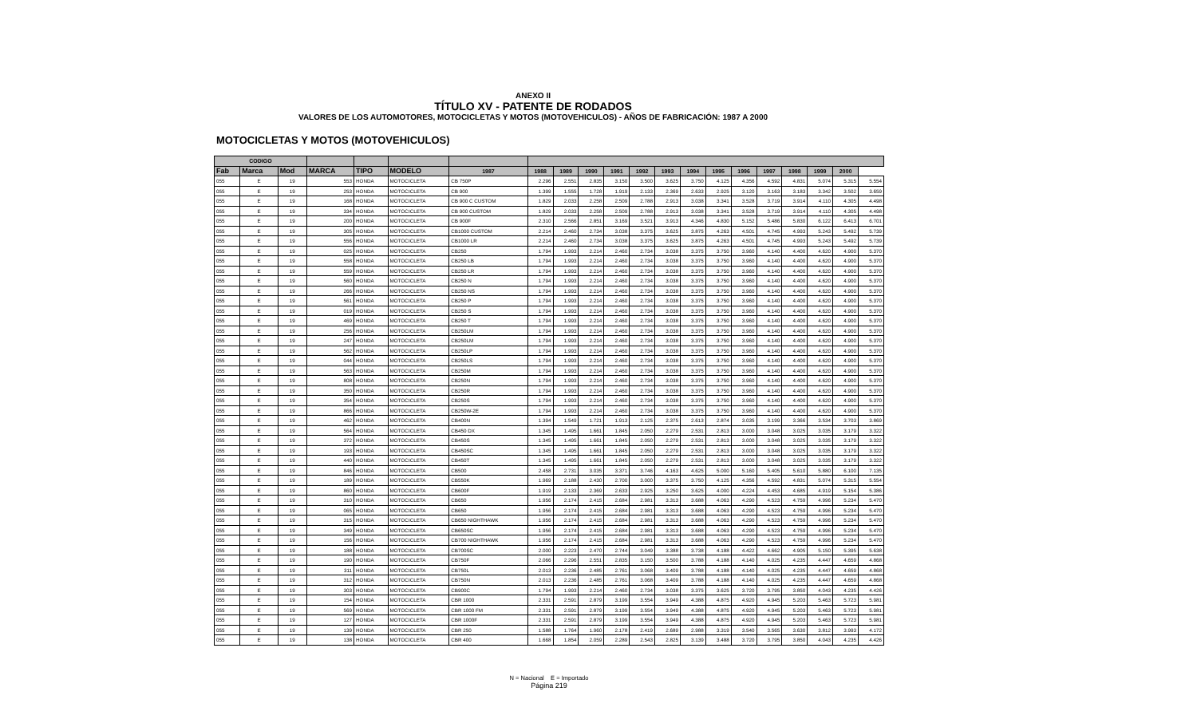ANEXO II
TÍTULO XV - PATENTE DE RODADOS
VALORES DE LOS AUTOMOTORES, MOTOCICLETAS Y MOTOS (MOTOVEHICULOS) - AÑOS DE FABRICACIÓN: 1987 A 2000
MOTOCICLETAS Y MOTOS (MOTOVEHICULOS)
| CODIGO | | | | | | | | | | | | | | | | | | | | |
| --- | --- | --- | --- | --- | --- | --- | --- | --- | --- | --- | --- | --- | --- | --- | --- | --- | --- | --- | --- | --- |
| Fab | Marca | Mod | MARCA | TIPO | MODELO | 1987 | 1988 | 1989 | 1990 | 1991 | 1992 | 1993 | 1994 | 1995 | 1996 | 1997 | 1998 | 1999 | 2000 | |
| 055 | E | 19 | 553 | HONDA | MOTOCICLETA | CB 750P | 2.296 | 2.551 | 2.835 | 3.150 | 3.500 | 3.625 | 3.750 | 4.125 | 4.356 | 4.592 | 4.831 | 5.074 | 5.315 | 5.554 |
| 055 | E | 19 | 253 | HONDA | MOTOCICLETA | CB 900 | 1.399 | 1.555 | 1.728 | 1.919 | 2.133 | 2.369 | 2.633 | 2.925 | 3.120 | 3.163 | 3.183 | 3.342 | 3.502 | 3.659 |
| 055 | E | 19 | 168 | HONDA | MOTOCICLETA | CB 900 C CUSTOM | 1.829 | 2.033 | 2.258 | 2.509 | 2.788 | 2.913 | 3.038 | 3.341 | 3.528 | 3.719 | 3.914 | 4.110 | 4.305 | 4.498 |
| 055 | E | 19 | 334 | HONDA | MOTOCICLETA | CB 900 CUSTOM | 1.829 | 2.033 | 2.258 | 2.509 | 2.788 | 2.913 | 3.038 | 3.341 | 3.528 | 3.719 | 3.914 | 4.110 | 4.305 | 4.498 |
| 055 | E | 19 | 200 | HONDA | MOTOCICLETA | CB 900F | 2.310 | 2.566 | 2.851 | 3.169 | 3.521 | 3.913 | 4.346 | 4.830 | 5.152 | 5.486 | 5.830 | 6.122 | 6.413 | 6.701 |
| 055 | E | 19 | 305 | HONDA | MOTOCICLETA | CB1000 CUSTOM | 2.214 | 2.460 | 2.734 | 3.038 | 3.375 | 3.625 | 3.875 | 4.263 | 4.501 | 4.745 | 4.993 | 5.243 | 5.492 | 5.739 |
| 055 | E | 19 | 556 | HONDA | MOTOCICLETA | CB1000 LR | 2.214 | 2.460 | 2.734 | 3.038 | 3.375 | 3.625 | 3.875 | 4.263 | 4.501 | 4.745 | 4.993 | 5.243 | 5.492 | 5.739 |
| 055 | E | 19 | 025 | HONDA | MOTOCICLETA | CB250 | 1.794 | 1.993 | 2.214 | 2.460 | 2.734 | 3.038 | 3.375 | 3.750 | 3.960 | 4.140 | 4.400 | 4.620 | 4.900 | 5.370 |
| 055 | E | 19 | 558 | HONDA | MOTOCICLETA | CB250 LB | 1.794 | 1.993 | 2.214 | 2.460 | 2.734 | 3.038 | 3.375 | 3.750 | 3.960 | 4.140 | 4.400 | 4.620 | 4.900 | 5.370 |
| 055 | E | 19 | 559 | HONDA | MOTOCICLETA | CB250 LR | 1.794 | 1.993 | 2.214 | 2.460 | 2.734 | 3.038 | 3.375 | 3.750 | 3.960 | 4.140 | 4.400 | 4.620 | 4.900 | 5.370 |
| 055 | E | 19 | 560 | HONDA | MOTOCICLETA | CB250 N | 1.794 | 1.993 | 2.214 | 2.460 | 2.734 | 3.038 | 3.375 | 3.750 | 3.960 | 4.140 | 4.400 | 4.620 | 4.900 | 5.370 |
| 055 | E | 19 | 266 | HONDA | MOTOCICLETA | CB250 NS | 1.794 | 1.993 | 2.214 | 2.460 | 2.734 | 3.038 | 3.375 | 3.750 | 3.960 | 4.140 | 4.400 | 4.620 | 4.900 | 5.370 |
| 055 | E | 19 | 561 | HONDA | MOTOCICLETA | CB250 P | 1.794 | 1.993 | 2.214 | 2.460 | 2.734 | 3.038 | 3.375 | 3.750 | 3.960 | 4.140 | 4.400 | 4.620 | 4.900 | 5.370 |
| 055 | E | 19 | 019 | HONDA | MOTOCICLETA | CB250 S | 1.794 | 1.993 | 2.214 | 2.460 | 2.734 | 3.038 | 3.375 | 3.750 | 3.960 | 4.140 | 4.400 | 4.620 | 4.900 | 5.370 |
| 055 | E | 19 | 469 | HONDA | MOTOCICLETA | CB250 T | 1.794 | 1.993 | 2.214 | 2.460 | 2.734 | 3.038 | 3.375 | 3.750 | 3.960 | 4.140 | 4.400 | 4.620 | 4.900 | 5.370 |
| 055 | E | 19 | 256 | HONDA | MOTOCICLETA | CB250LM | 1.794 | 1.993 | 2.214 | 2.460 | 2.734 | 3.038 | 3.375 | 3.750 | 3.960 | 4.140 | 4.400 | 4.620 | 4.900 | 5.370 |
| 055 | E | 19 | 247 | HONDA | MOTOCICLETA | CB250LM | 1.794 | 1.993 | 2.214 | 2.460 | 2.734 | 3.038 | 3.375 | 3.750 | 3.960 | 4.140 | 4.400 | 4.620 | 4.900 | 5.370 |
| 055 | E | 19 | 562 | HONDA | MOTOCICLETA | CB250LP | 1.794 | 1.993 | 2.214 | 2.460 | 2.734 | 3.038 | 3.375 | 3.750 | 3.960 | 4.140 | 4.400 | 4.620 | 4.900 | 5.370 |
| 055 | E | 19 | 044 | HONDA | MOTOCICLETA | CB250LS | 1.794 | 1.993 | 2.214 | 2.460 | 2.734 | 3.038 | 3.375 | 3.750 | 3.960 | 4.140 | 4.400 | 4.620 | 4.900 | 5.370 |
| 055 | E | 19 | 563 | HONDA | MOTOCICLETA | CB250M | 1.794 | 1.993 | 2.214 | 2.460 | 2.734 | 3.038 | 3.375 | 3.750 | 3.960 | 4.140 | 4.400 | 4.620 | 4.900 | 5.370 |
| 055 | E | 19 | 808 | HONDA | MOTOCICLETA | CB250N | 1.794 | 1.993 | 2.214 | 2.460 | 2.734 | 3.038 | 3.375 | 3.750 | 3.960 | 4.140 | 4.400 | 4.620 | 4.900 | 5.370 |
| 055 | E | 19 | 350 | HONDA | MOTOCICLETA | CB250R | 1.794 | 1.993 | 2.214 | 2.460 | 2.734 | 3.038 | 3.375 | 3.750 | 3.960 | 4.140 | 4.400 | 4.620 | 4.900 | 5.370 |
| 055 | E | 19 | 354 | HONDA | MOTOCICLETA | CB250S | 1.794 | 1.993 | 2.214 | 2.460 | 2.734 | 3.038 | 3.375 | 3.750 | 3.960 | 4.140 | 4.400 | 4.620 | 4.900 | 5.370 |
| 055 | E | 19 | 866 | HONDA | MOTOCICLETA | CB250W-2E | 1.794 | 1.993 | 2.214 | 2.460 | 2.734 | 3.038 | 3.375 | 3.750 | 3.960 | 4.140 | 4.400 | 4.620 | 4.900 | 5.370 |
| 055 | E | 19 | 462 | HONDA | MOTOCICLETA | CB400N | 1.394 | 1.549 | 1.721 | 1.913 | 2.125 | 2.375 | 2.613 | 2.874 | 3.035 | 3.199 | 3.366 | 3.534 | 3.703 | 3.869 |
| 055 | E | 19 | 564 | HONDA | MOTOCICLETA | CB450 DX | 1.345 | 1.495 | 1.661 | 1.845 | 2.050 | 2.279 | 2.531 | 2.813 | 3.000 | 3.048 | 3.025 | 3.035 | 3.179 | 3.322 |
| 055 | E | 19 | 372 | HONDA | MOTOCICLETA | CB450S | 1.345 | 1.495 | 1.661 | 1.845 | 2.050 | 2.279 | 2.531 | 2.813 | 3.000 | 3.048 | 3.025 | 3.035 | 3.179 | 3.322 |
| 055 | E | 19 | 193 | HONDA | MOTOCICLETA | CB450SC | 1.345 | 1.495 | 1.661 | 1.845 | 2.050 | 2.279 | 2.531 | 2.813 | 3.000 | 3.048 | 3.025 | 3.035 | 3.179 | 3.322 |
| 055 | E | 19 | 440 | HONDA | MOTOCICLETA | CB450T | 1.345 | 1.495 | 1.661 | 1.845 | 2.050 | 2.279 | 2.531 | 2.813 | 3.000 | 3.048 | 3.025 | 3.035 | 3.179 | 3.322 |
| 055 | E | 19 | 846 | HONDA | MOTOCICLETA | CB500 | 2.458 | 2.731 | 3.035 | 3.371 | 3.746 | 4.163 | 4.625 | 5.000 | 5.160 | 5.405 | 5.610 | 5.880 | 6.100 | 7.135 |
| 055 | E | 19 | 189 | HONDA | MOTOCICLETA | CB550K | 1.969 | 2.188 | 2.430 | 2.700 | 3.000 | 3.375 | 3.750 | 4.125 | 4.356 | 4.592 | 4.831 | 5.074 | 5.315 | 5.554 |
| 055 | E | 19 | 860 | HONDA | MOTOCICLETA | CB600F | 1.919 | 2.133 | 2.369 | 2.633 | 2.925 | 3.250 | 3.625 | 4.000 | 4.224 | 4.453 | 4.685 | 4.919 | 5.154 | 5.386 |
| 055 | E | 19 | 310 | HONDA | MOTOCICLETA | CB650 | 1.956 | 2.174 | 2.415 | 2.684 | 2.981 | 3.313 | 3.688 | 4.063 | 4.290 | 4.523 | 4.759 | 4.996 | 5.234 | 5.470 |
| 055 | E | 19 | 065 | HONDA | MOTOCICLETA | CB650 | 1.956 | 2.174 | 2.415 | 2.684 | 2.981 | 3.313 | 3.688 | 4.063 | 4.290 | 4.523 | 4.759 | 4.996 | 5.234 | 5.470 |
| 055 | E | 19 | 315 | HONDA | MOTOCICLETA | CB650 NIGHTHAWK | 1.956 | 2.174 | 2.415 | 2.684 | 2.981 | 3.313 | 3.688 | 4.063 | 4.290 | 4.523 | 4.759 | 4.996 | 5.234 | 5.470 |
| 055 | E | 19 | 349 | HONDA | MOTOCICLETA | CB650SC | 1.956 | 2.174 | 2.415 | 2.684 | 2.981 | 3.313 | 3.688 | 4.063 | 4.290 | 4.523 | 4.759 | 4.996 | 5.234 | 5.470 |
| 055 | E | 19 | 156 | HONDA | MOTOCICLETA | CB700 NIGHTHAWK | 1.956 | 2.174 | 2.415 | 2.684 | 2.981 | 3.313 | 3.688 | 4.063 | 4.290 | 4.523 | 4.759 | 4.996 | 5.234 | 5.470 |
| 055 | E | 19 | 188 | HONDA | MOTOCICLETA | CB700SC | 2.000 | 2.223 | 2.470 | 2.744 | 3.049 | 3.388 | 3.738 | 4.188 | 4.422 | 4.662 | 4.905 | 5.150 | 5.395 | 5.638 |
| 055 | E | 19 | 190 | HONDA | MOTOCICLETA | CB750F | 2.066 | 2.296 | 2.551 | 2.835 | 3.150 | 3.500 | 3.788 | 4.188 | 4.140 | 4.025 | 4.235 | 4.447 | 4.659 | 4.868 |
| 055 | E | 19 | 311 | HONDA | MOTOCICLETA | CB750L | 2.013 | 2.236 | 2.485 | 2.761 | 3.068 | 3.409 | 3.788 | 4.188 | 4.140 | 4.025 | 4.235 | 4.447 | 4.659 | 4.868 |
| 055 | E | 19 | 312 | HONDA | MOTOCICLETA | CB750N | 2.013 | 2.236 | 2.485 | 2.761 | 3.068 | 3.409 | 3.788 | 4.188 | 4.140 | 4.025 | 4.235 | 4.447 | 4.659 | 4.868 |
| 055 | E | 19 | 303 | HONDA | MOTOCICLETA | CB900C | 1.794 | 1.993 | 2.214 | 2.460 | 2.734 | 3.038 | 3.375 | 3.625 | 3.720 | 3.795 | 3.850 | 4.043 | 4.235 | 4.426 |
| 055 | E | 19 | 154 | HONDA | MOTOCICLETA | CBR 1000 | 2.331 | 2.591 | 2.879 | 3.199 | 3.554 | 3.949 | 4.388 | 4.875 | 4.920 | 4.945 | 5.203 | 5.463 | 5.723 | 5.981 |
| 055 | E | 19 | 569 | HONDA | MOTOCICLETA | CBR 1000 FM | 2.331 | 2.591 | 2.879 | 3.199 | 3.554 | 3.949 | 4.388 | 4.875 | 4.920 | 4.945 | 5.203 | 5.463 | 5.723 | 5.981 |
| 055 | E | 19 | 127 | HONDA | MOTOCICLETA | CBR 1000F | 2.331 | 2.591 | 2.879 | 3.199 | 3.554 | 3.949 | 4.388 | 4.875 | 4.920 | 4.945 | 5.203 | 5.463 | 5.723 | 5.981 |
| 055 | E | 19 | 139 | HONDA | MOTOCICLETA | CBR 250 | 1.588 | 1.764 | 1.960 | 2.178 | 2.419 | 2.689 | 2.988 | 3.319 | 3.540 | 3.565 | 3.630 | 3.812 | 3.993 | 4.172 |
| 055 | E | 19 | 138 | HONDA | MOTOCICLETA | CBR 400 | 1.668 | 1.854 | 2.059 | 2.289 | 2.543 | 2.825 | 3.139 | 3.488 | 3.720 | 3.795 | 3.850 | 4.043 | 4.235 | 4.426 |
N = Nacional E = Importado
Página 219